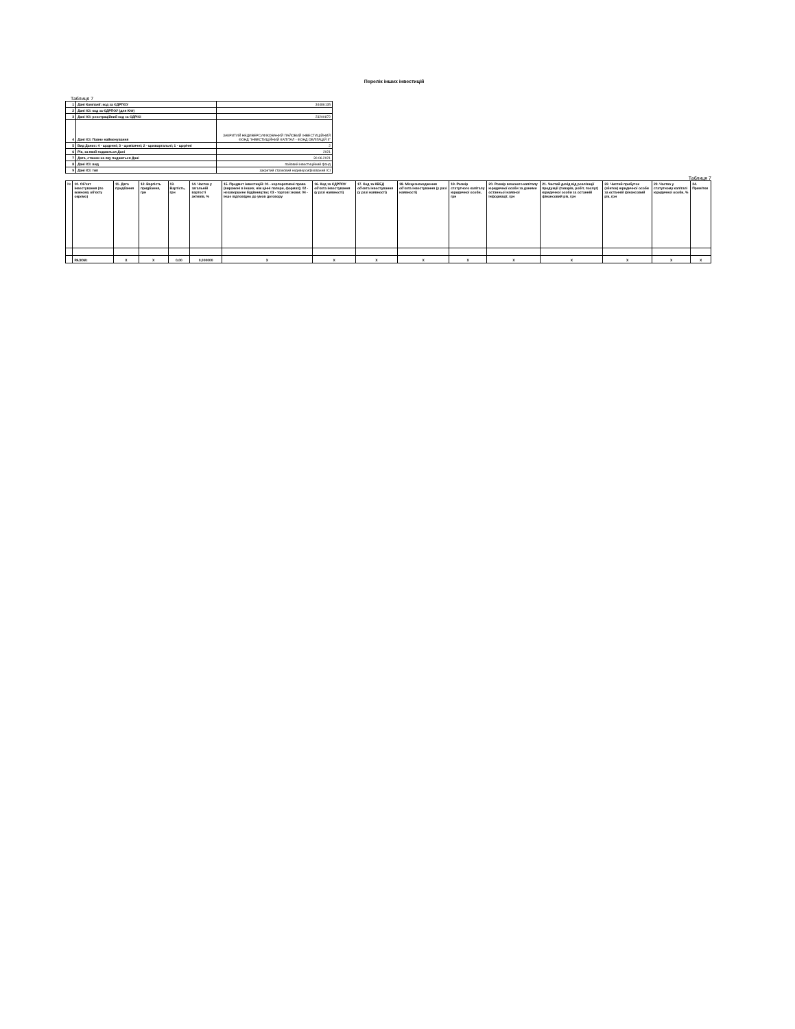Перелік інших інвестицій
Таблиця 7
| 1 | Дані Компанії: код за ЄДРПОУ | 34486135 |
| 2 | Дані ІСІ: код за ЄДРПОУ (для КІФ) | |
| 3 | Дані ІСІ: реєстраційний код за ЄДРІСІ | 23200872 |
| 4 | Дані ІСІ: Повне найменування | ЗАКРИТИЙ НЕДИВЕРСИФІКОВАНИЙ ПАЙОВИЙ ІНВЕСТИЦІЙНИЙ ФОНД "ІНВЕСТИЦІЙНИЙ КАПІТАЛ - ФОНД ОБЛІГАЦІЙ ІІ" |
| 5 | Вид Даних: 4 - щоденні; 3 - щомісячні; 2 - щоквартальні; 1 - щорічні | 2 |
| 6 | Рік, за який подаються Дані | 2021 |
| 7 | Дата, станом на яку подаються Дані | 30.06.2021 |
| 8 | Дані ІСІ: вид | пайовий інвестиційний фонд |
| 9 | Дані ІСІ: тип | закритий строковий недиверсифікований ІСІ |
Таблиця 7
| № | 10. Об'єкт інвестування (по кожному об'єкту окремо) | 11. Дата придбання | 12. Вартість придбання, грн | 13. Вартість, грн | 14. Частка у загальній вартості активів, % | 15. Предмет інвестицій: 01 - корпоративні права (виражені в інших, ніж цінні папери, формах); 02 - незавершене будівництво; 03 - торгові знаки; 04 - інше відповідно до умов договору | 16. Код за ЄДРПОУ об'єкта інвестування (у разі наявності) | 17. Код за КВЕД об'єкта інвестування (у разі наявності) | 18. Місцезнаходження об'єкта інвестування (у разі наявності) | 19. Розмір статутного капіталу юридичної особи, грн | 20. Розмір власного капіталу юридичної особи за даними останньої наявної інформації, грн | 21. Чистий дохід від реалізації продукції (товарів, робіт, послуг) юридичної особи за останній фінансовий рік, грн | 22. Чистий прибуток (збиток) юридичної особи за останній фінансовий рік, грн | 23. Частка у статутному капіталі юридичної особи, % | 24. Примітки |
| --- | --- | --- | --- | --- | --- | --- | --- | --- | --- | --- | --- | --- | --- | --- | --- |
| | РАЗОМ: | X | X | 0,00 | 0,000000 | X | X | X | X | X | X | X | X | X | X |